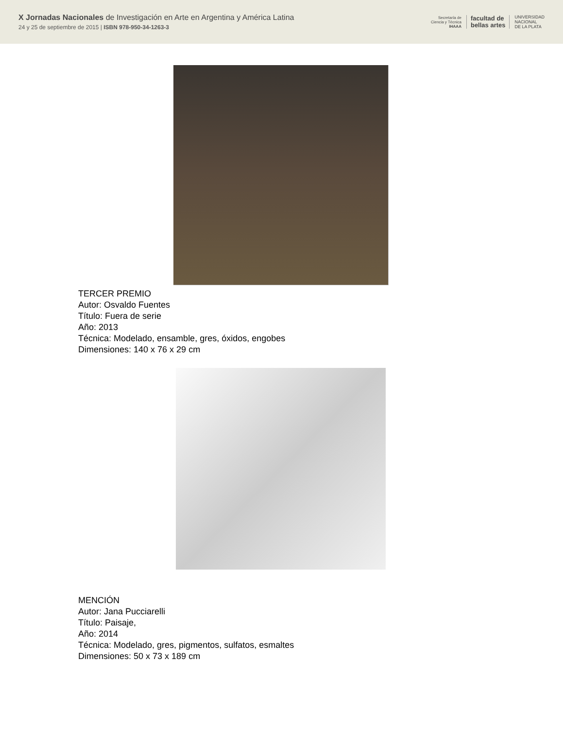X Jornadas Nacionales de Investigación en Arte en Argentina y América Latina
24 y 25 de septiembre de 2015 | ISBN 978-950-34-1263-3
Secretaría de
Ciencia y Técnica
IHAAA
facultad de
bellas artes
UNIVERSIDAD
NACIONAL
DE LA PLATA
TERCER PREMIO
Autor: Osvaldo Fuentes
Título: Fuera de serie
Año: 2013
Técnica: Modelado, ensamble, gres, óxidos, engobes
Dimensiones: 140 x 76 x 29 cm
MENCIÓN
Autor: Jana Pucciarelli
Título: Paisaje,
Año: 2014
Técnica: Modelado, gres, pigmentos, sulfatos, esmaltes
Dimensiones: 50 x 73 x 189 cm